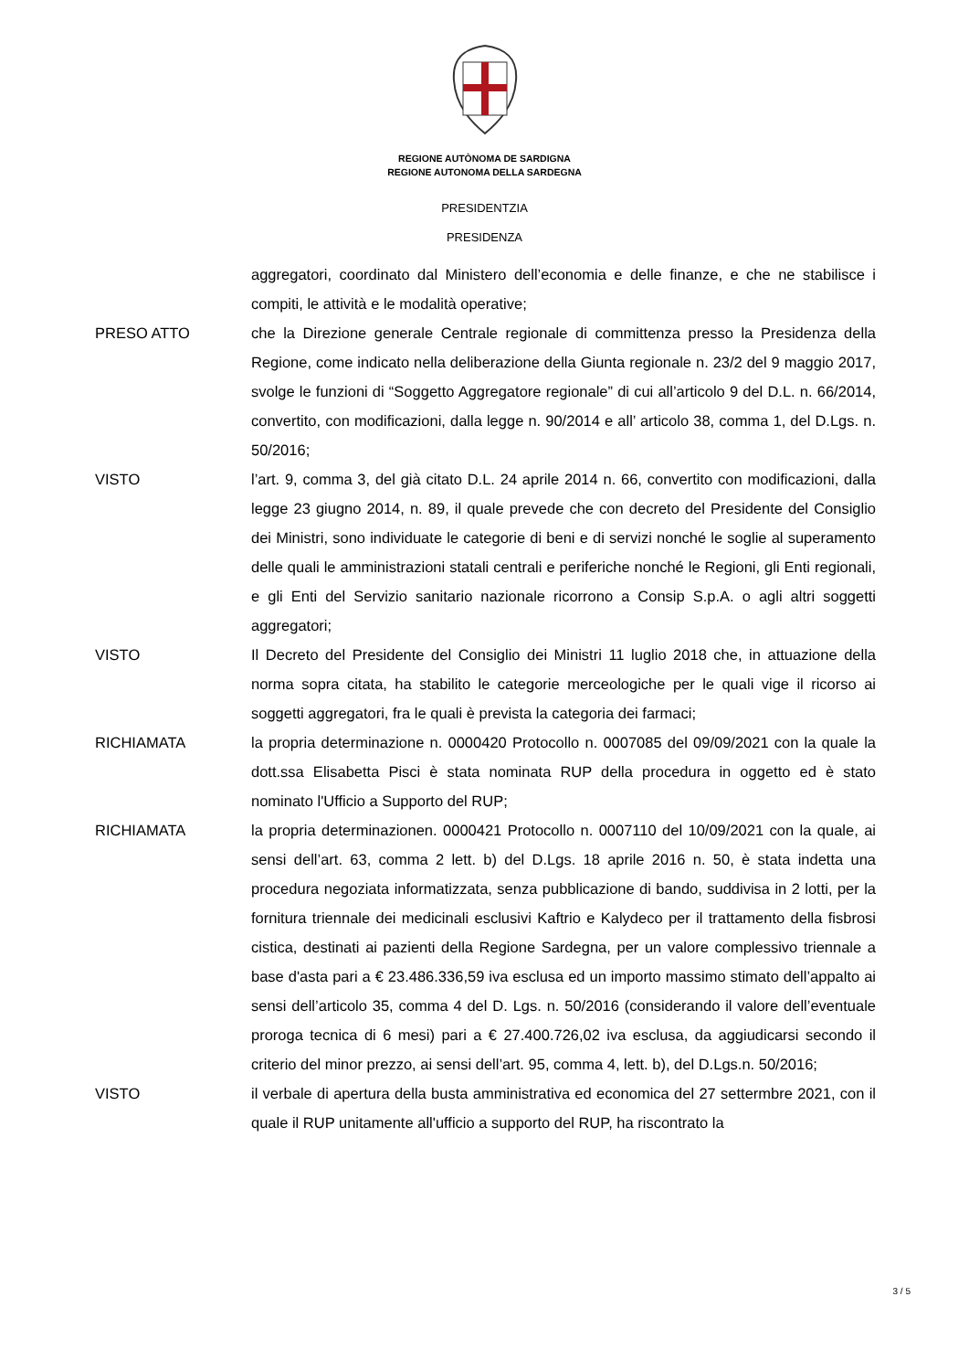REGIONE AUTÒNOMA DE SARDIGNA
REGIONE AUTONOMA DELLA SARDEGNA
PRESIDENTZIA
PRESIDENZA
aggregatori, coordinato dal Ministero dell’economia e delle finanze, e che ne stabilisce i compiti, le attività e le modalità operative;
PRESO ATTO che la Direzione generale Centrale regionale di committenza presso la Presidenza della Regione, come indicato nella deliberazione della Giunta regionale n. 23/2 del 9 maggio 2017, svolge le funzioni di “Soggetto Aggregatore regionale” di cui all’articolo 9 del D.L. n. 66/2014, convertito, con modificazioni, dalla legge n. 90/2014 e all’ articolo 38, comma 1, del D.Lgs. n. 50/2016;
VISTO l’art. 9, comma 3, del già citato D.L. 24 aprile 2014 n. 66, convertito con modificazioni, dalla legge 23 giugno 2014, n. 89, il quale prevede che con decreto del Presidente del Consiglio dei Ministri, sono individuate le categorie di beni e di servizi nonché le soglie al superamento delle quali le amministrazioni statali centrali e periferiche nonché le Regioni, gli Enti regionali, e gli Enti del Servizio sanitario nazionale ricorrono a Consip S.p.A. o agli altri soggetti aggregatori;
VISTO Il Decreto del Presidente del Consiglio dei Ministri 11 luglio 2018 che, in attuazione della norma sopra citata, ha stabilito le categorie merceologiche per le quali vige il ricorso ai soggetti aggregatori, fra le quali è prevista la categoria dei farmaci;
RICHIAMATA la propria determinazione n. 0000420 Protocollo n. 0007085 del 09/09/2021 con la quale la dott.ssa Elisabetta Pisci è stata nominata RUP della procedura in oggetto ed è stato nominato l'Ufficio a Supporto del RUP;
RICHIAMATA la propria determinazionen. 0000421 Protocollo n. 0007110 del 10/09/2021 con la quale, ai sensi dell’art. 63, comma 2 lett. b) del D.Lgs. 18 aprile 2016 n. 50, è stata indetta una procedura negoziata informatizzata, senza pubblicazione di bando, suddivisa in 2 lotti, per la fornitura triennale dei medicinali esclusivi Kaftrio e Kalydeco per il trattamento della fisbrosi cistica, destinati ai pazienti della Regione Sardegna, per un valore complessivo triennale a base d'asta pari a € 23.486.336,59 iva esclusa ed un importo massimo stimato dell’appalto ai sensi dell’articolo 35, comma 4 del D. Lgs. n. 50/2016 (considerando il valore dell’eventuale proroga tecnica di 6 mesi) pari a € 27.400.726,02 iva esclusa, da aggiudicarsi secondo il criterio del minor prezzo, ai sensi dell’art. 95, comma 4, lett. b), del D.Lgs.n. 50/2016;
VISTO il verbale di apertura della busta amministrativa ed economica del 27 settermbre 2021, con il quale il RUP unitamente all'ufficio a supporto del RUP, ha riscontrato la
3 / 5